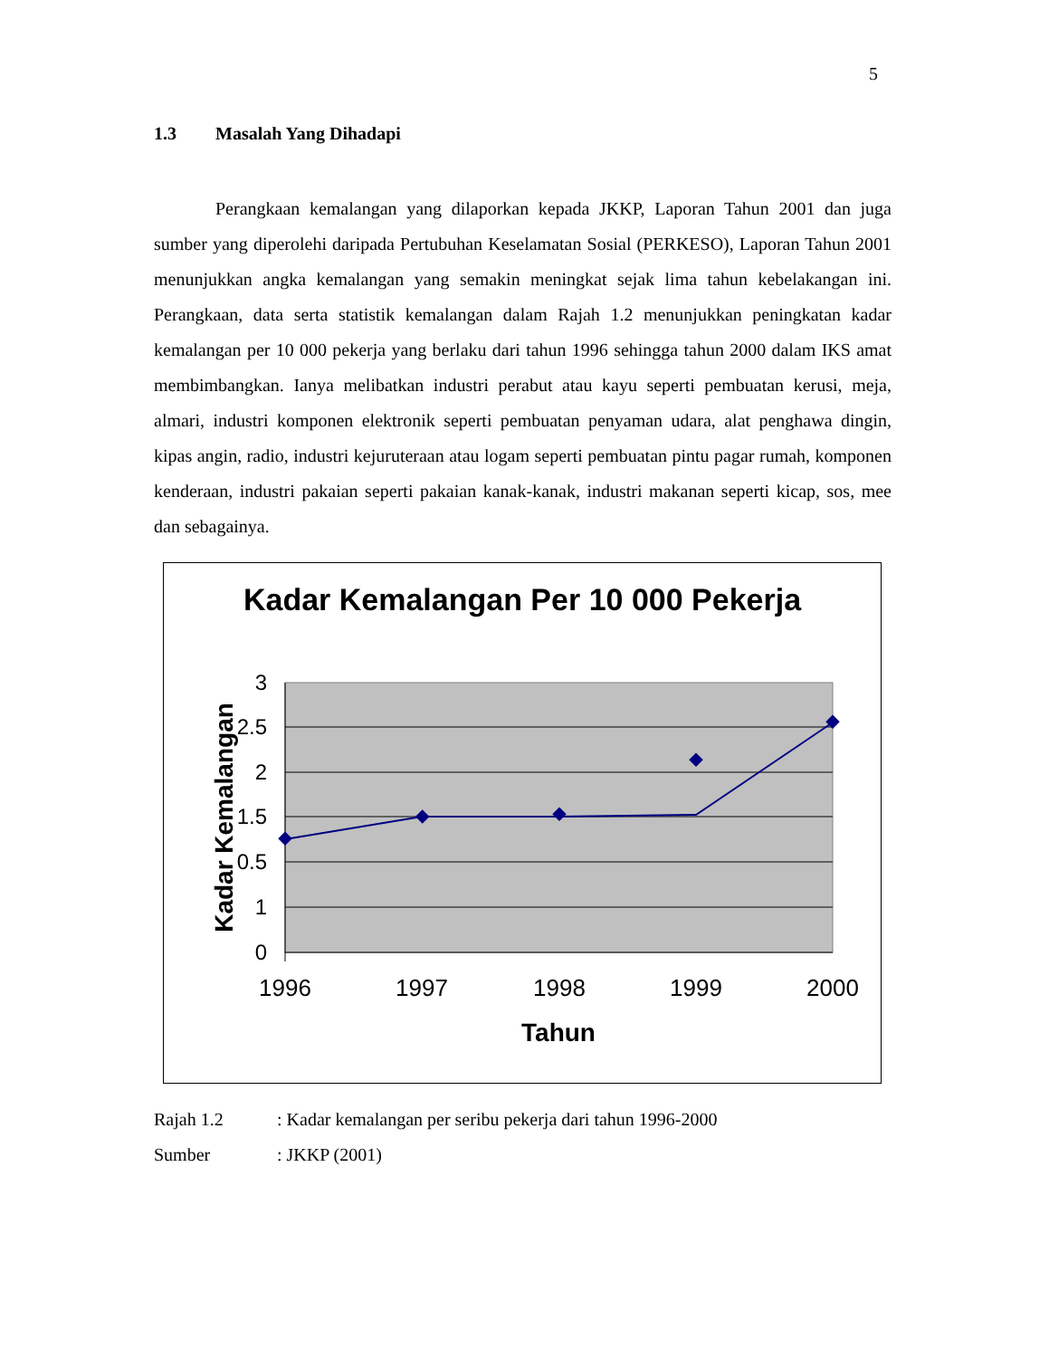5
1.3 Masalah Yang Dihadapi
Perangkaan kemalangan yang dilaporkan kepada JKKP, Laporan Tahun 2001 dan juga sumber yang diperolehi daripada Pertubuhan Keselamatan Sosial (PERKESO), Laporan Tahun 2001 menunjukkan angka kemalangan yang semakin meningkat sejak lima tahun kebelakangan ini. Perangkaan, data serta statistik kemalangan dalam Rajah 1.2 menunjukkan peningkatan kadar kemalangan per 10 000 pekerja yang berlaku dari tahun 1996 sehingga tahun 2000 dalam IKS amat membimbangkan. Ianya melibatkan industri perabut atau kayu seperti pembuatan kerusi, meja, almari, industri komponen elektronik seperti pembuatan penyaman udara, alat penghawa dingin, kipas angin, radio, industri kejuruteraan atau logam seperti pembuatan pintu pagar rumah, komponen kenderaan, industri pakaian seperti pakaian kanak-kanak, industri makanan seperti kicap, sos, mee dan sebagainya.
Kadar Kemalangan Per 10 000 Pekerja
3
2.5
2
1.5
1
0.5
0
1996
1997
1998
1999
2000
Tahun
Kadar Kemalangan
Rajah 1.2: Kadar kemalangan per seribu pekerja dari tahun 1996-2000
Sumber: JKKP (2001)